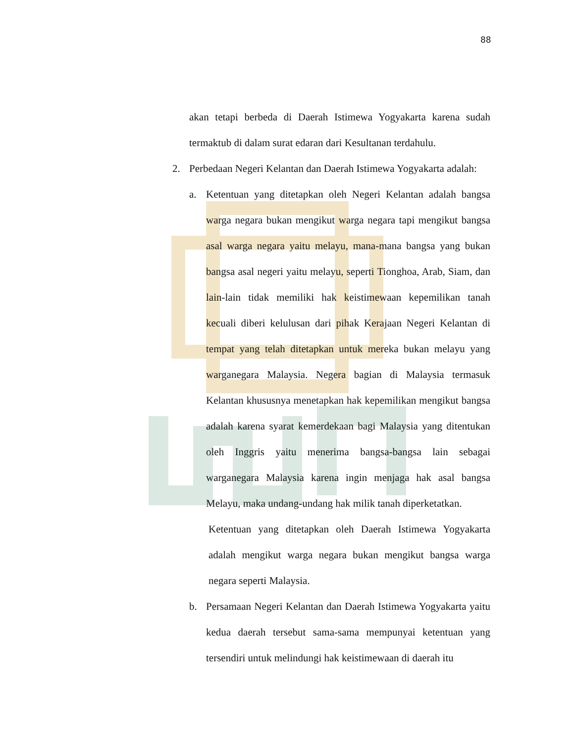88
akan tetapi berbeda di Daerah Istimewa Yogyakarta karena sudah termaktub di dalam surat edaran dari Kesultanan terdahulu.
2. Perbedaan Negeri Kelantan dan Daerah Istimewa Yogyakarta adalah:
a. Ketentuan yang ditetapkan oleh Negeri Kelantan adalah bangsa warga negara bukan mengikut warga negara tapi mengikut bangsa asal warga negara yaitu melayu, mana-mana bangsa yang bukan bangsa asal negeri yaitu melayu, seperti Tionghoa, Arab, Siam, dan lain-lain tidak memiliki hak keistimewaan kepemilikan tanah kecuali diberi kelulusan dari pihak Kerajaan Negeri Kelantan di tempat yang telah ditetapkan untuk mereka bukan melayu yang warganegara Malaysia. Negera bagian di Malaysia termasuk Kelantan khususnya menetapkan hak kepemilikan mengikut bangsa adalah karena syarat kemerdekaan bagi Malaysia yang ditentukan oleh Inggris yaitu menerima bangsa-bangsa lain sebagai warganegara Malaysia karena ingin menjaga hak asal bangsa Melayu, maka undang-undang hak milik tanah diperketatkan.
Ketentuan yang ditetapkan oleh Daerah Istimewa Yogyakarta adalah mengikut warga negara bukan mengikut bangsa warga negara seperti Malaysia.
b. Persamaan Negeri Kelantan dan Daerah Istimewa Yogyakarta yaitu kedua daerah tersebut sama-sama mempunyai ketentuan yang tersendiri untuk melindungi hak keistimewaan di daerah itu